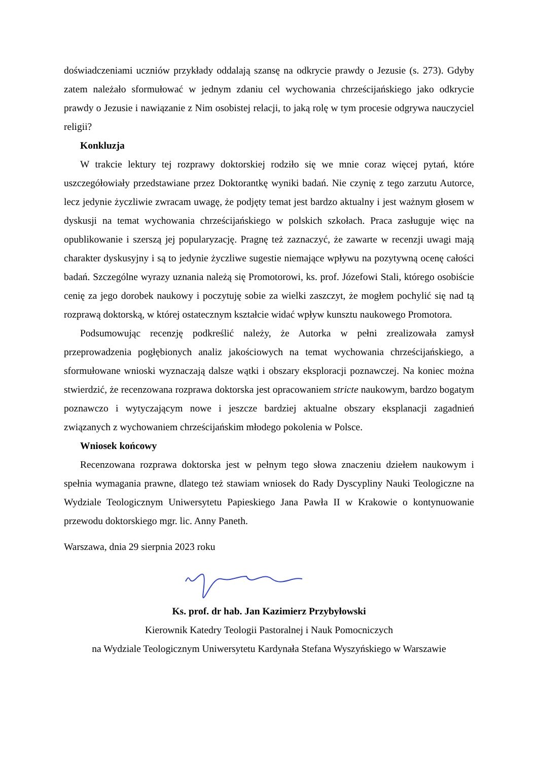doświadczeniami uczniów przykłady oddalają szansę na odkrycie prawdy o Jezusie (s. 273). Gdyby zatem należało sformułować w jednym zdaniu cel wychowania chrześcijańskiego jako odkrycie prawdy o Jezusie i nawiązanie z Nim osobistej relacji, to jaką rolę w tym procesie odgrywa nauczyciel religii?
Konkluzja
W trakcie lektury tej rozprawy doktorskiej rodziło się we mnie coraz więcej pytań, które uszczegółowiały przedstawiane przez Doktorantkę wyniki badań. Nie czynię z tego zarzutu Autorce, lecz jedynie życzliwie zwracam uwagę, że podjęty temat jest bardzo aktualny i jest ważnym głosem w dyskusji na temat wychowania chrześcijańskiego w polskich szkołach. Praca zasługuje więc na opublikowanie i szerszą jej popularyzację. Pragnę też zaznaczyć, że zawarte w recenzji uwagi mają charakter dyskusyjny i są to jedynie życzliwe sugestie niemające wpływu na pozytywną ocenę całości badań. Szczególne wyrazy uznania należą się Promotorowi, ks. prof. Józefowi Stali, którego osobiście cenię za jego dorobek naukowy i poczytuję sobie za wielki zaszczyt, że mogłem pochylić się nad tą rozprawą doktorską, w której ostatecznym kształcie widać wpływ kunsztu naukowego Promotora.
Podsumowując recenzję podkreślić należy, że Autorka w pełni zrealizowała zamysł przeprowadzenia pogłębionych analiz jakościowych na temat wychowania chrześcijańskiego, a sformułowane wnioski wyznaczają dalsze wątki i obszary eksploracji poznawczej. Na koniec można stwierdzić, że recenzowana rozprawa doktorska jest opracowaniem stricte naukowym, bardzo bogatym poznawczo i wytyczającym nowe i jeszcze bardziej aktualne obszary eksplanacji zagadnień związanych z wychowaniem chrześcijańskim młodego pokolenia w Polsce.
Wniosek końcowy
Recenzowana rozprawa doktorska jest w pełnym tego słowa znaczeniu dziełem naukowym i spełnia wymagania prawne, dlatego też stawiam wniosek do Rady Dyscypliny Nauki Teologiczne na Wydziale Teologicznym Uniwersytetu Papieskiego Jana Pawła II w Krakowie o kontynuowanie przewodu doktorskiego mgr. lic. Anny Paneth.
Warszawa, dnia 29 sierpnia 2023 roku
Ks. prof. dr hab. Jan Kazimierz Przybyłowski
Kierownik Katedry Teologii Pastoralnej i Nauk Pomocniczych
na Wydziale Teologicznym Uniwersytetu Kardynała Stefana Wyszyńskiego w Warszawie